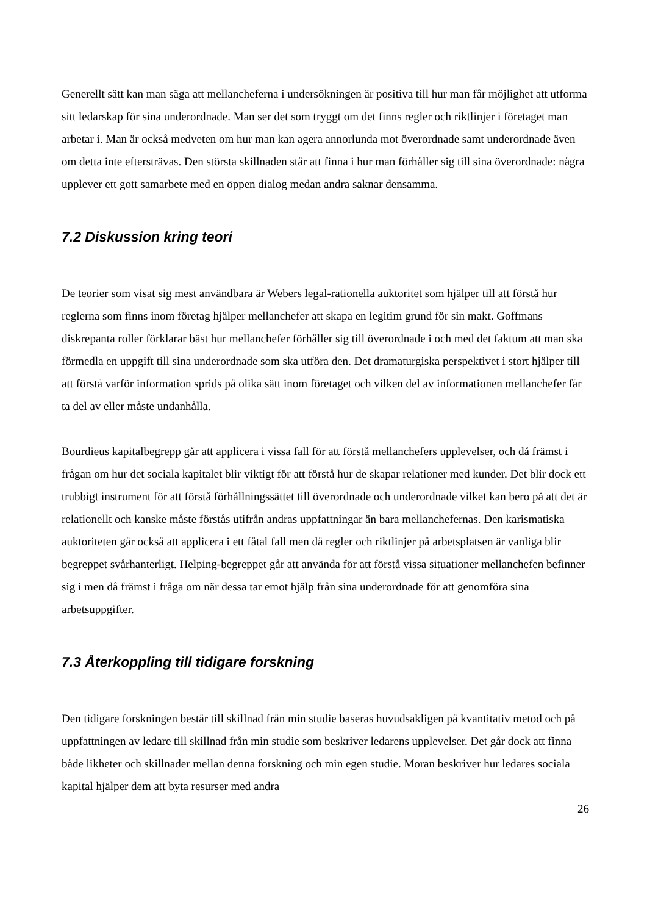Generellt sätt kan man säga att mellancheferna i undersökningen är positiva till hur man får möjlighet att utforma sitt ledarskap för sina underordnade. Man ser det som tryggt om det finns regler och riktlinjer i företaget man arbetar i. Man är också medveten om hur man kan agera annorlunda mot överordnade samt underordnade även om detta inte eftersträvas. Den största skillnaden står att finna i hur man förhåller sig till sina överordnade: några upplever ett gott samarbete med en öppen dialog medan andra saknar densamma.
7.2 Diskussion kring teori
De teorier som visat sig mest användbara är Webers legal-rationella auktoritet som hjälper till att förstå hur reglerna som finns inom företag hjälper mellanchefer att skapa en legitim grund för sin makt. Goffmans diskrepanta roller förklarar bäst hur mellanchefer förhåller sig till överordnade i och med det faktum att man ska förmedla en uppgift till sina underordnade som ska utföra den. Det dramaturgiska perspektivet i stort hjälper till att förstå varför information sprids på olika sätt inom företaget och vilken del av informationen mellanchefer får ta del av eller måste undanhålla.
Bourdieus kapitalbegrepp går att applicera i vissa fall för att förstå mellanchefers upplevelser, och då främst i frågan om hur det sociala kapitalet blir viktigt för att förstå hur de skapar relationer med kunder. Det blir dock ett trubbigt instrument för att förstå förhållningssättet till överordnade och underordnade vilket kan bero på att det är relationellt och kanske måste förstås utifrån andras uppfattningar än bara mellanchefernas. Den karismatiska auktoriteten går också att applicera i ett fåtal fall men då regler och riktlinjer på arbetsplatsen är vanliga blir begreppet svårhanterligt. Helping-begreppet går att använda för att förstå vissa situationer mellanchefen befinner sig i men då främst i fråga om när dessa tar emot hjälp från sina underordnade för att genomföra sina arbetsuppgifter.
7.3 Återkoppling till tidigare forskning
Den tidigare forskningen består till skillnad från min studie baseras huvudsakligen på kvantitativ metod och på uppfattningen av ledare till skillnad från min studie som beskriver ledarens upplevelser. Det går dock att finna både likheter och skillnader mellan denna forskning och min egen studie. Moran beskriver hur ledares sociala kapital hjälper dem att byta resurser med andra
26